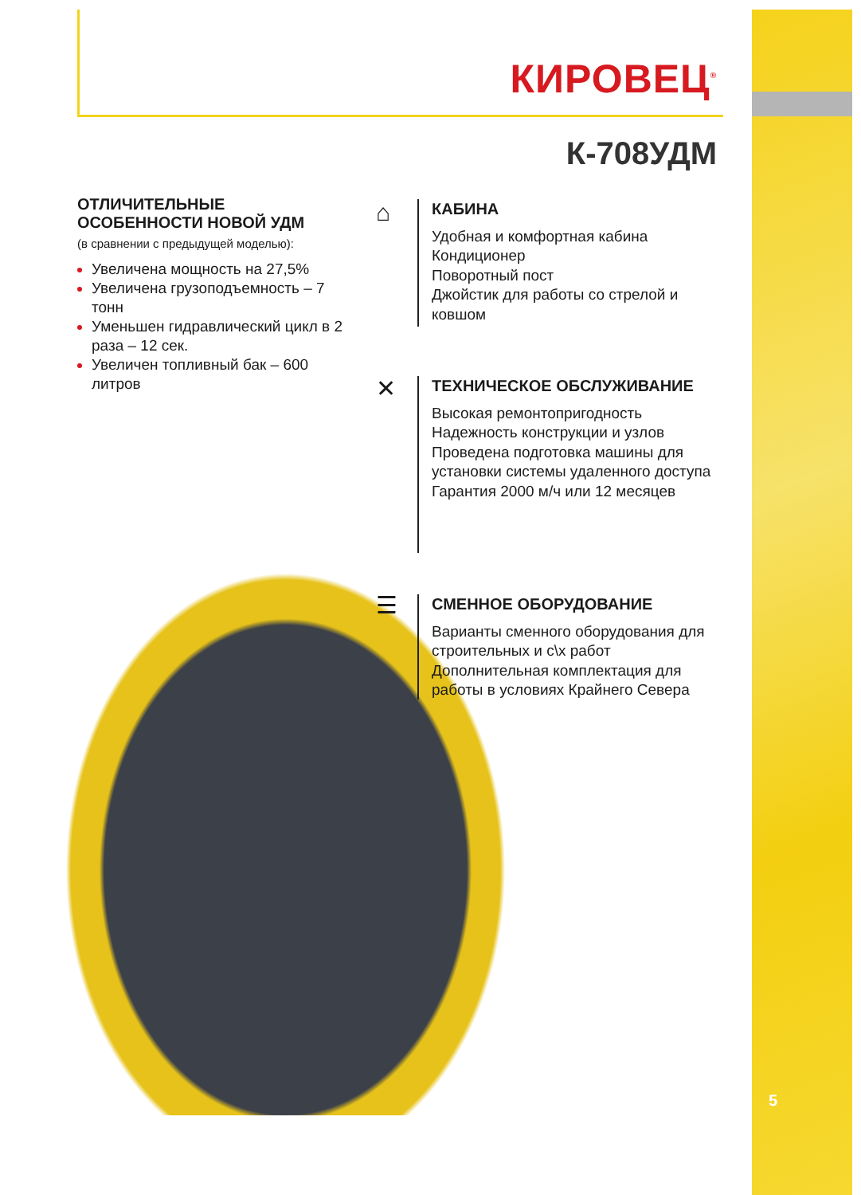КИРОВЕЦ<sup>®</sup>
К-708УДМ
ОТЛИЧИТЕЛЬНЫЕ ОСОБЕННОСТИ НОВОЙ УДМ
(в сравнении с предыдущей моделью):
Увеличена мощность на 27,5%
Увеличена грузоподъемность – 7 тонн
Уменьшен гидравлический цикл в 2 раза – 12 сек.
Увеличен топливный бак – 600 литров
⌂
КАБИНА
Удобная и комфортная кабина
Кондиционер
Поворотный пост
Джойстик для работы со стрелой и ковшом
✕
ТЕХНИЧЕСКОЕ ОБСЛУЖИВАНИЕ
Высокая ремонтопригодность
Надежность конструкции и узлов
Проведена подготовка машины для установки системы удаленного доступа
Гарантия 2000 м/ч или 12 месяцев
☰
СМЕННОЕ ОБОРУДОВАНИЕ
Варианты сменного оборудования для строительных и с\х работ
Дополнительная комплектация для работы в условиях Крайнего Севера
5